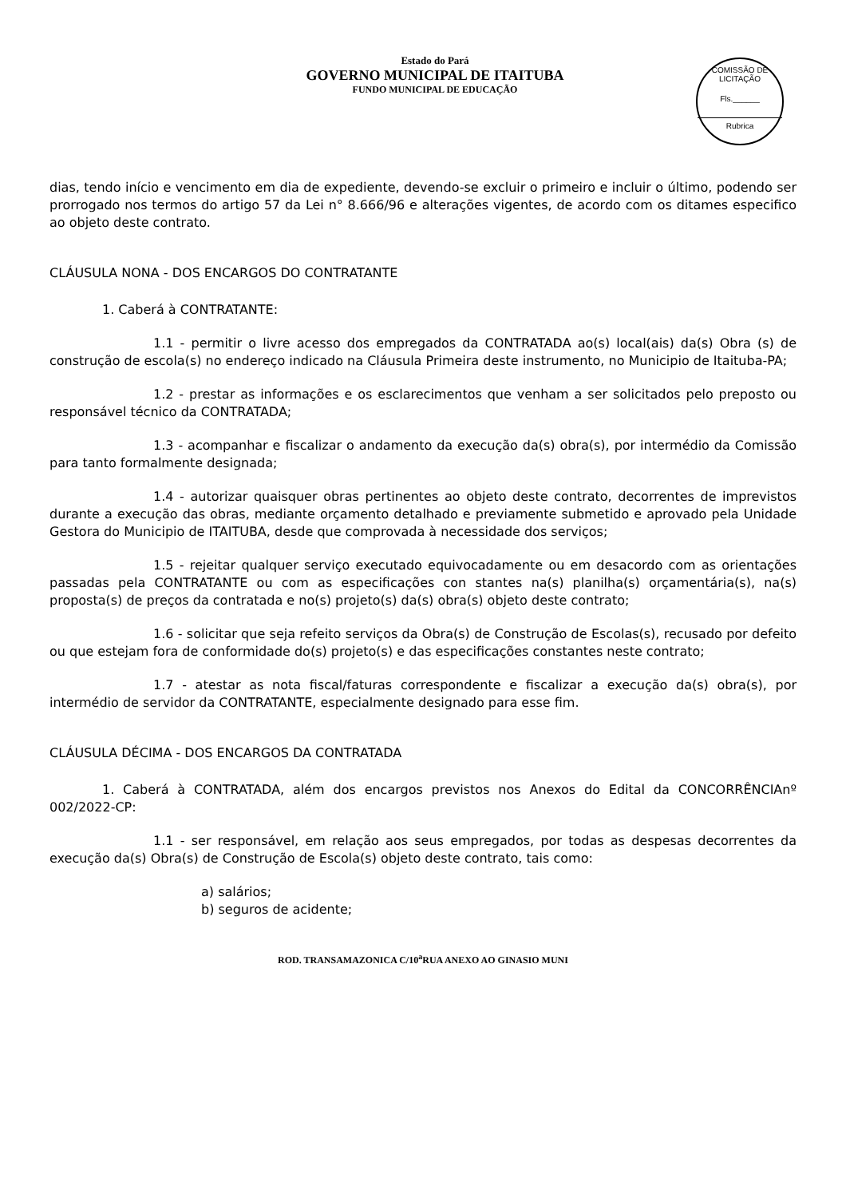Estado do Pará
GOVERNO MUNICIPAL DE ITAITUBA
FUNDO MUNICIPAL DE EDUCAÇÃO
COMISSÃO DE LICITAÇÃO
Fls.______
Rubrica
dias, tendo início e vencimento em dia de expediente, devendo-se excluir o primeiro e incluir o último, podendo ser prorrogado nos termos do artigo 57 da Lei n° 8.666/96 e alterações vigentes, de acordo com os ditames especifico ao objeto deste contrato.
CLÁUSULA NONA - DOS ENCARGOS DO CONTRATANTE
1. Caberá à CONTRATANTE:
1.1 - permitir o livre acesso dos empregados da CONTRATADA ao(s) local(ais) da(s) Obra (s) de construção de escola(s) no endereço indicado na Cláusula Primeira deste instrumento, no Municipio de Itaituba-PA;
1.2 - prestar as informações e os esclarecimentos que venham a ser solicitados pelo preposto ou responsável técnico da CONTRATADA;
1.3 - acompanhar e fiscalizar o andamento da execução da(s) obra(s), por intermédio da Comissão para tanto formalmente designada;
1.4 - autorizar quaisquer obras pertinentes ao objeto deste contrato, decorrentes de imprevistos durante a execução das obras, mediante orçamento detalhado e previamente submetido e aprovado pela Unidade Gestora do Municipio de ITAITUBA, desde que comprovada à necessidade dos serviços;
1.5 - rejeitar qualquer serviço executado equivocadamente ou em desacordo com as orientações passadas pela CONTRATANTE ou com as especificações con stantes na(s) planilha(s) orçamentária(s), na(s) proposta(s) de preços da contratada e no(s) projeto(s) da(s) obra(s) objeto deste contrato;
1.6 - solicitar que seja refeito serviços da Obra(s) de Construção de Escolas(s), recusado por defeito ou que estejam fora de conformidade do(s) projeto(s) e das especificações constantes neste contrato;
1.7 - atestar as nota fiscal/faturas correspondente e fiscalizar a execução da(s) obra(s), por intermédio de servidor da CONTRATANTE, especialmente designado para esse fim.
CLÁUSULA DÉCIMA - DOS ENCARGOS DA CONTRATADA
1. Caberá à CONTRATADA, além dos encargos previstos nos Anexos do Edital da CONCORRÊNCIAnº 002/2022-CP:
1.1 - ser responsável, em relação aos seus empregados, por todas as despesas decorrentes da execução da(s) Obra(s) de Construção de Escola(s) objeto deste contrato, tais como:
a) salários;
b) seguros de acidente;
ROD. TRANSAMAZONICA C/10<sup>a</sup>RUA ANEXO AO GINASIO MUNI